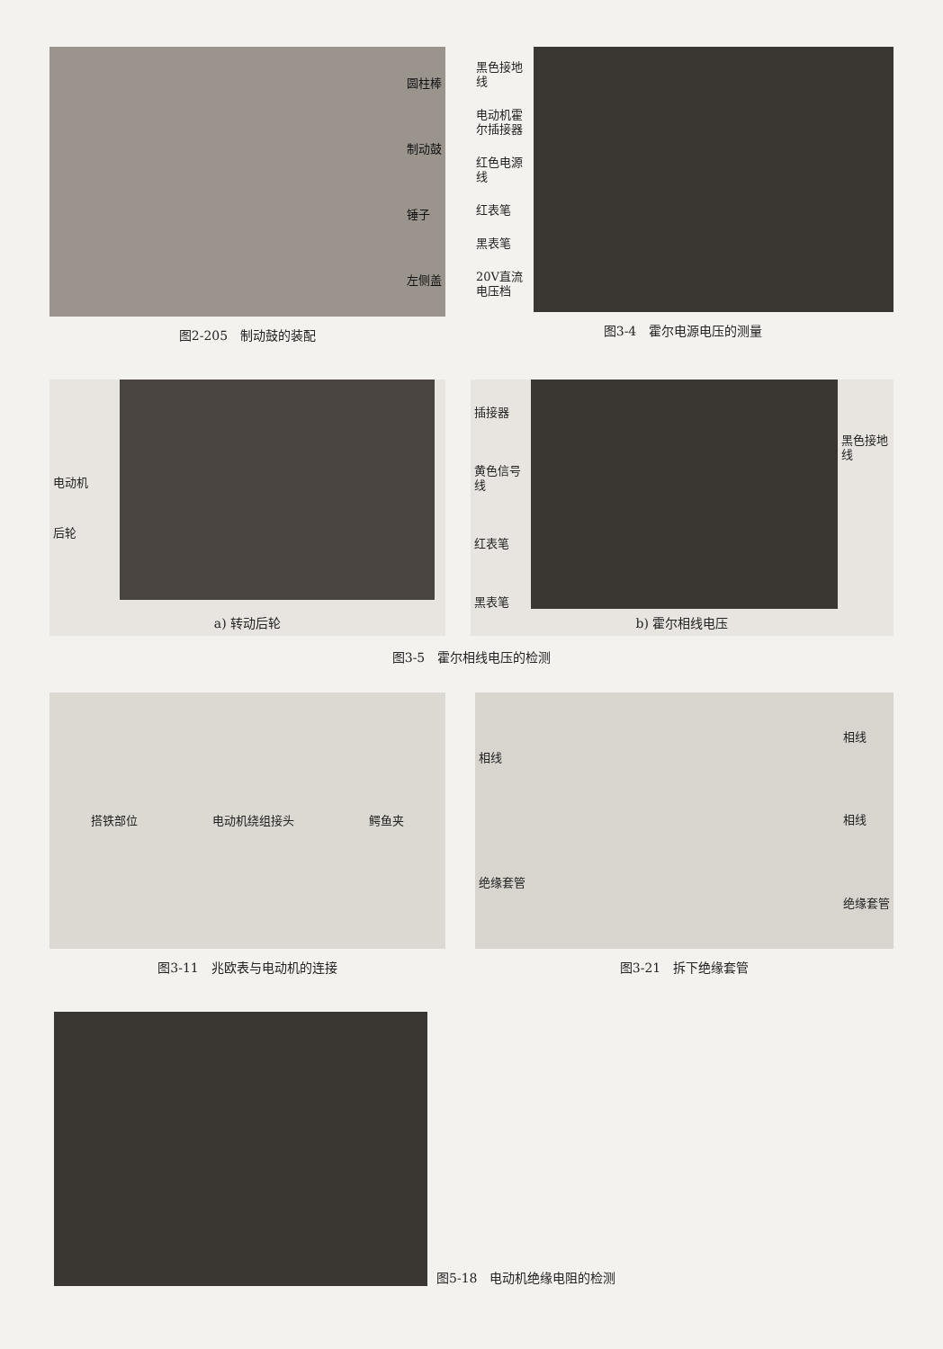圆柱棒
制动鼓
锤子
左侧盖
图2-205　制动鼓的装配
黑色接地线
电动机霍尔插接器
红色电源线
红表笔
黑表笔
20V直流电压档
图3-4　霍尔电源电压的测量
电动机
后轮
a) 转动后轮
插接器
黄色信号线
红表笔
黑表笔
黑色接地线
b) 霍尔相线电压
图3-5　霍尔相线电压的检测
搭铁部位 电动机绕组接头 鳄鱼夹
图3-11　兆欧表与电动机的连接
相线
绝缘套管
相线
相线
绝缘套管
图3-21　拆下绝缘套管
图5-18　电动机绝缘电阻的检测